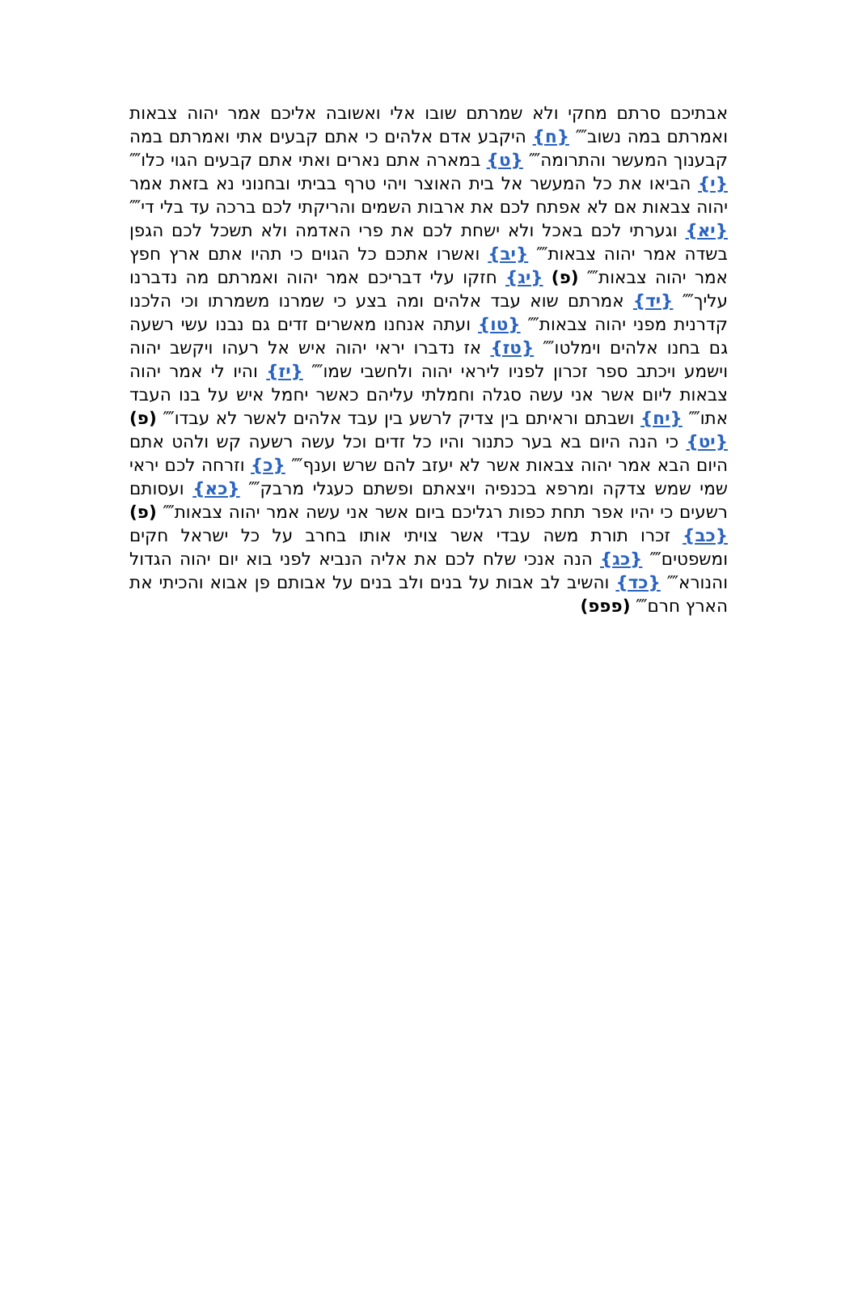אבתיכם סרתם מחקי ולא שמרתם שובו אלי ואשובה אליכם אמר יהוה צבאות ואמרתם במה נשוב⁗ {ח} היקבע אדם אלהים כי אתם קבעים אתי ואמרתם במה קבענוך המעשר והתרומה⁗ {ט} במארה אתם נארים ואתי אתם קבעים הגוי כלו⁗ {י} הביאו את כל המעשר אל בית האוצר ויהי טרף בביתי ובחנוני נא בזאת אמר יהוה צבאות אם לא אפתח לכם את ארבות השמים והריקתי לכם ברכה עד בלי די⁗ {יא} וגערתי לכם באכל ולא ישחת לכם את פרי האדמה ולא תשכל לכם הגפן בשדה אמר יהוה צבאות⁗ {יב} ואשרו אתכם כל הגוים כי תהיו אתם ארץ חפץ אמר יהוה צבאות⁗ (פ) {יג} חזקו עלי דבריכם אמר יהוה ואמרתם מה נדברנו עליך⁗ {יד} אמרתם שוא עבד אלהים ומה בצע כי שמרנו משמרתו וכי הלכנו קדרנית מפני יהוה צבאות⁗ {טו} ועתה אנחנו מאשרים זדים גם נבנו עשי רשעה גם בחנו אלהים וימלטו⁗ {טז} אז נדברו יראי יהוה איש אל רעהו ויקשב יהוה וישמע ויכתב ספר זכרון לפניו ליראי יהוה ולחשבי שמו⁗ {יז} והיו לי אמר יהוה צבאות ליום אשר אני עשה סגלה וחמלתי עליהם כאשר יחמל איש על בנו העבד אתו⁗ {יח} ושבתם וראיתם בין צדיק לרשע בין עבד אלהים לאשר לא עבדו⁗ (פ) {יט} כי הנה היום בא בער כתנור והיו כל זדים וכל עשה רשעה קש ולהט אתם היום הבא אמר יהוה צבאות אשר לא יעזב להם שרש וענף⁗ {כ} וזרחה לכם יראי שמי שמש צדקה ומרפא בכנפיה ויצאתם ופשתם כעגלי מרבק⁗ {כא} ועסותם רשעים כי יהיו אפר תחת כפות רגליכם ביום אשר אני עשה אמר יהוה צבאות⁗ (פ) {כב} זכרו תורת משה עבדי אשר צויתי אותו בחרב על כל ישראל חקים ומשפטים⁗ {כג} הנה אנכי שלח לכם את אליה הנביא לפני בוא יום יהוה הגדול והנורא⁗ {כד} והשיב לב אבות על בנים ולב בנים על אבותם פן אבוא והכיתי את הארץ חרם⁗ (פפפ)